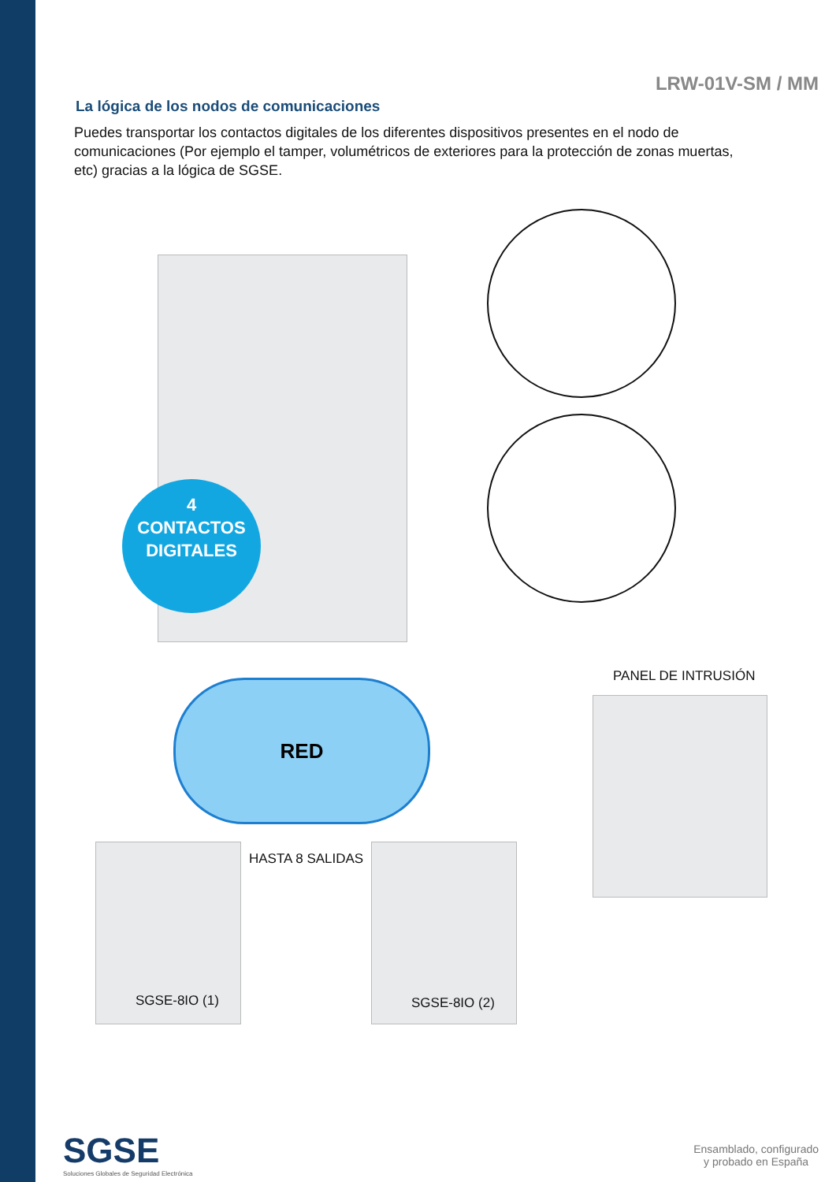LRW-01V-SM / MM
La lógica de los nodos de comunicaciones
Puedes transportar los contactos digitales de los diferentes dispositivos presentes en el nodo de comunicaciones (Por ejemplo el tamper, volumétricos de exteriores para la protección de zonas muertas, etc) gracias a la lógica de SGSE.
4
CONTACTOS
DIGITALES
RED
PANEL DE INTRUSIÓN
HASTA 8 SALIDAS
SGSE-8IO (1) SGSE-8IO (2)
SGSE
Soluciones Globales de Seguridad Electrónica
Ensamblado, configurado
y probado en España